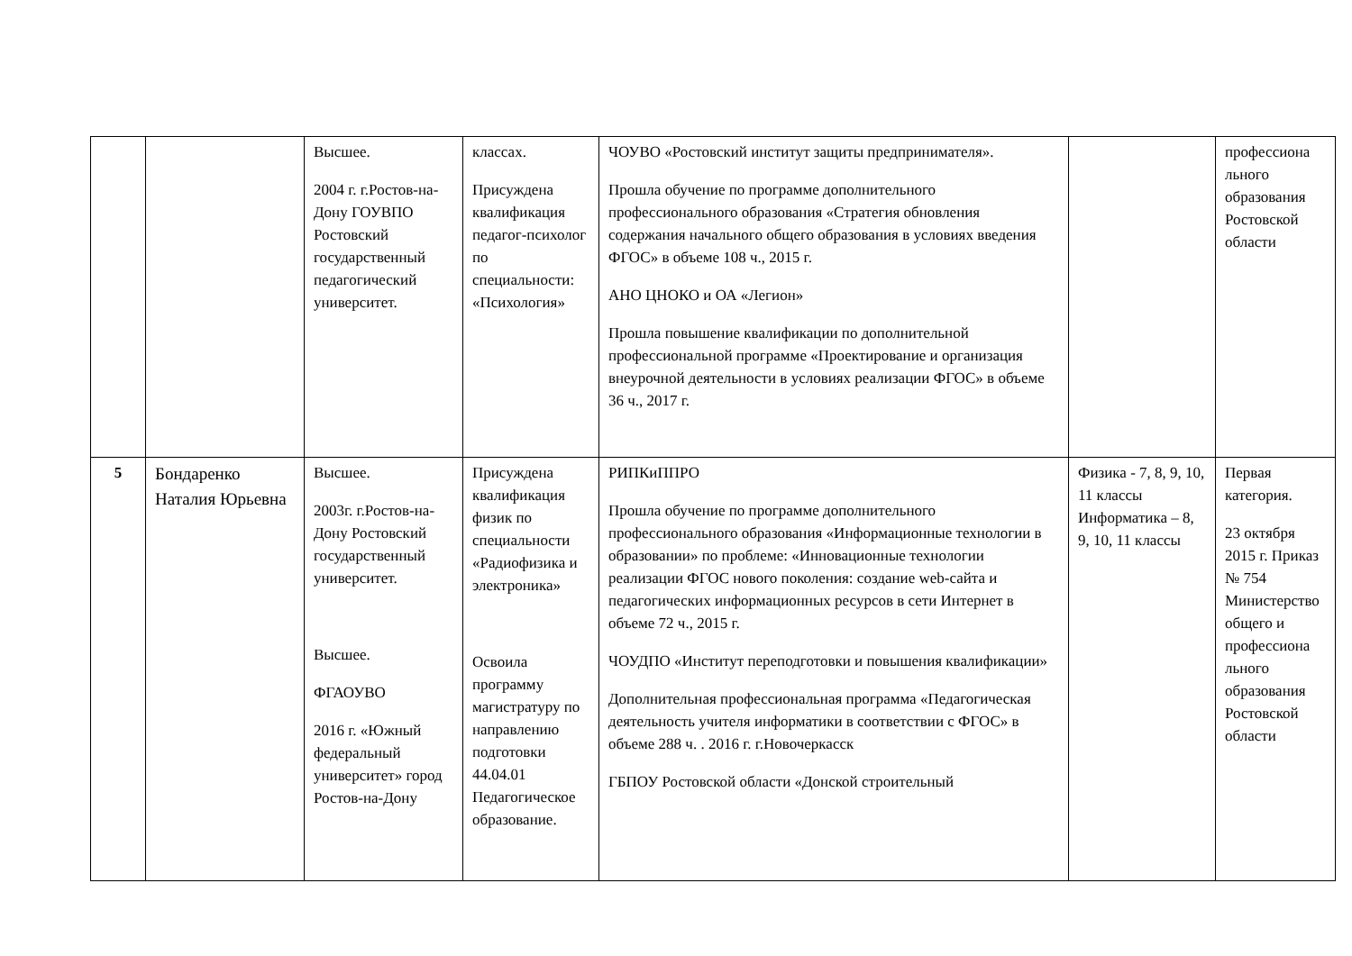| | | Высшее. 2004 г. г.Ростов-на-Дону ГОУВПО Ростовский государственный педагогический университет. | классах. Присуждена квалификация педагог-психолог по специальности: «Психология» | ЧОУВО «Ростовский институт защиты предпринимателя». Прошла обучение по программе дополнительного профессионального образования «Стратегия обновления содержания начального общего образования в условиях введения ФГОС» в объеме 108 ч., 2015 г. АНО ЦНОКО и ОА «Легион» Прошла повышение квалификации по дополнительной профессиональной программе «Проектирование и организация внеурочной деятельности в условиях реализации ФГОС» в объеме 36 ч., 2017 г. | | профессиона льного образования Ростовской области |
| 5 | Бондаренко Наталия Юрьевна | Высшее. 2003г. г.Ростов-на-Дону Ростовский государственный университет. Высшее. ФГАОУВО 2016 г. «Южный федеральный университет» город Ростов-на-Дону | Присуждена квалификация физик по специальности «Радиофизика и электроника» Освоила программу магистратуру по направлению подготовки 44.04.01 Педагогическое образование. | РИПКиППРО Прошла обучение по программе дополнительного профессионального образования «Информационные технологии в образовании» по проблеме: «Инновационные технологии реализации ФГОС нового поколения: создание web-сайта и педагогических информационных ресурсов в сети Интернет в объеме 72 ч., 2015 г. ЧОУДПО «Институт переподготовки и повышения квалификации» Дополнительная профессиональная программа «Педагогическая деятельность учителя информатики в соответствии с ФГОС» в объеме 288 ч. . 2016 г. г.Новочеркасск ГБПОУ Ростовской области «Донской строительный | Физика - 7, 8, 9, 10, 11 классы Информатика – 8, 9, 10, 11 классы | Первая категория. 23 октября 2015 г. Приказ № 754 Министерство общего и профессиона льного образования Ростовской области |